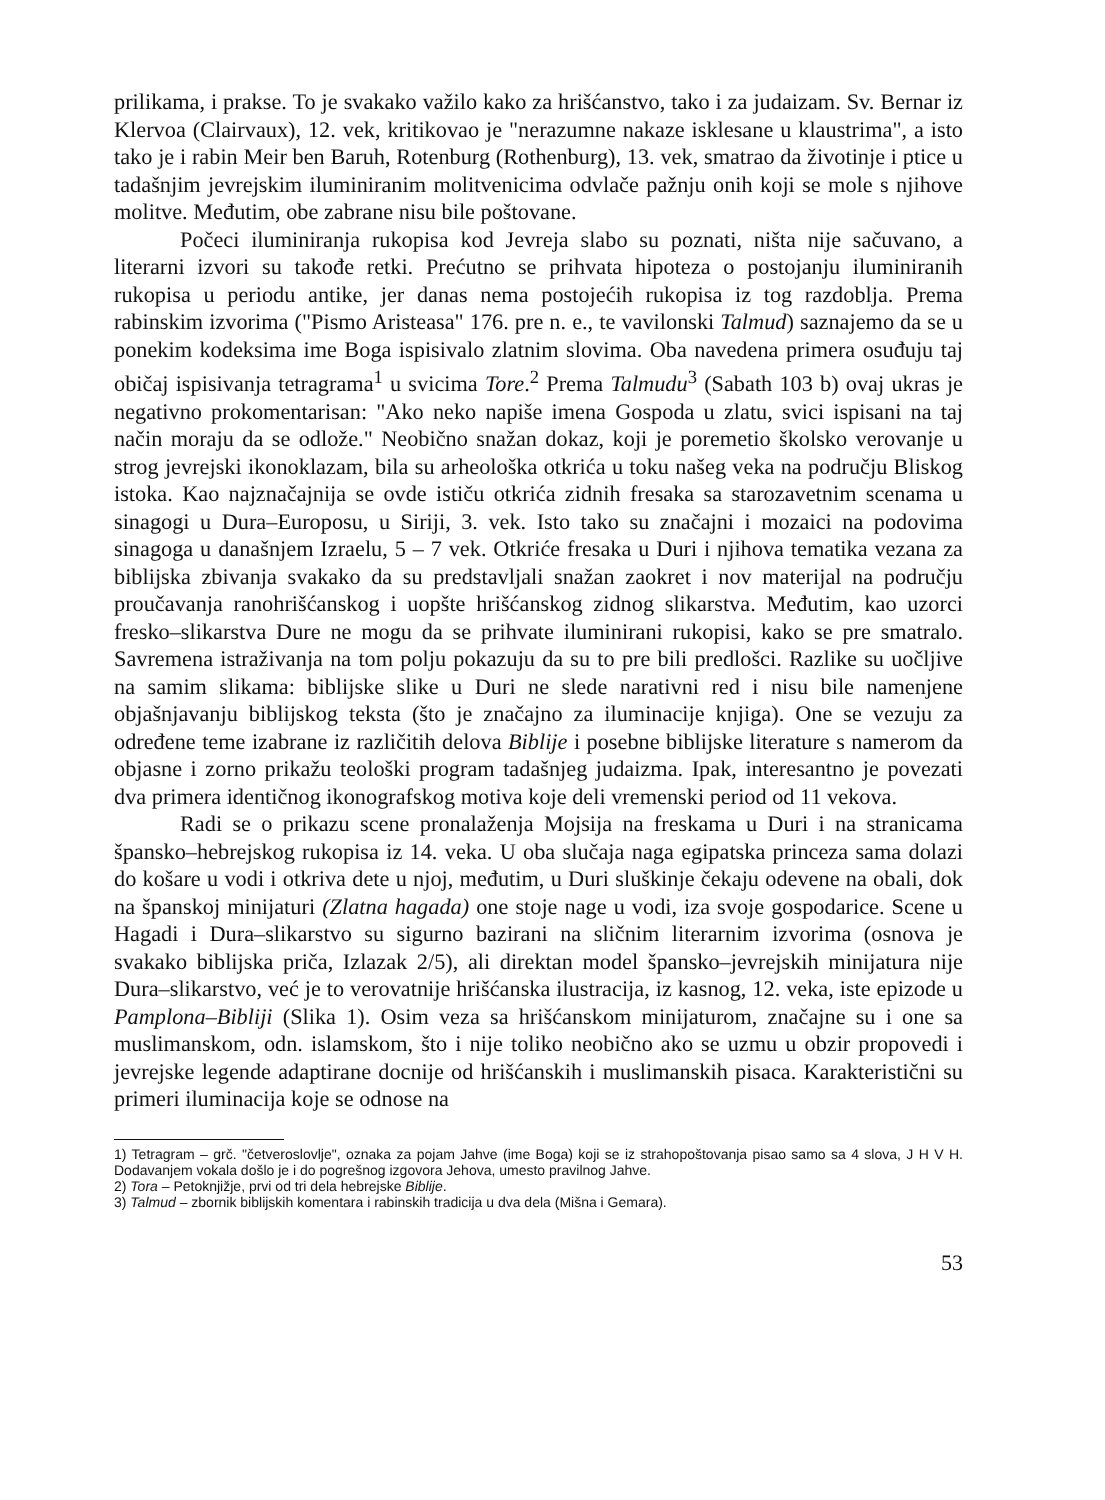prilikama, i prakse. To je svakako važilo kako za hrišćanstvo, tako i za judaizam. Sv. Bernar iz Klervoa (Clairvaux), 12. vek, kritikovao je "nerazumne nakaze isklesane u klaustrima", a isto tako je i rabin Meir ben Baruh, Rotenburg (Rothenburg), 13. vek, smatrao da životinje i ptice u tadašnjim jevrejskim iluminiranim molitvenicima odvlače pažnju onih koji se mole s njihove molitve. Međutim, obe zabrane nisu bile poštovane.
Počeci iluminiranja rukopisa kod Jevreja slabo su poznati, ništa nije sačuvano, a literarni izvori su takođe retki. Prećutno se prihvata hipoteza o postojanju iluminiranih rukopisa u periodu antike, jer danas nema postojećih rukopisa iz tog razdoblja. Prema rabinskim izvorima ("Pismo Aristeasa" 176. pre n. e., te vavilonski Talmud) saznajemo da se u ponekim kodeksima ime Boga ispisivalo zlatnim slovima. Oba navedena primera osuđuju taj običaj ispisivanja tetragrama<sup>1</sup> u svicima Tore.<sup>2</sup> Prema Talmudu<sup>3</sup> (Sabath 103 b) ovaj ukras je negativno prokomentarisan: "Ako neko napiše imena Gospoda u zlatu, svici ispisani na taj način moraju da se odlože." Neobično snažan dokaz, koji je poremetio školsko verovanje u strog jevrejski ikonoklazam, bila su arheološka otkrića u toku našeg veka na području Bliskog istoka. Kao najznačajnija se ovde ističu otkrića zidnih fresaka sa starozavetnim scenama u sinagogi u Dura–Europosu, u Siriji, 3. vek. Isto tako su značajni i mozaici na podovima sinagoga u današnjem Izraelu, 5 – 7 vek. Otkriće fresaka u Duri i njihova tematika vezana za biblijska zbivanja svakako da su predstavljali snažan zaokret i nov materijal na području proučavanja ranohrišćanskog i uopšte hrišćanskog zidnog slikarstva. Međutim, kao uzorci fresko–slikarstva Dure ne mogu da se prihvate iluminirani rukopisi, kako se pre smatralo. Savremena istraživanja na tom polju pokazuju da su to pre bili predlošci. Razlike su uočljive na samim slikama: biblijske slike u Duri ne slede narativni red i nisu bile namenjene objašnjavanju biblijskog teksta (što je značajno za iluminacije knjiga). One se vezuju za određene teme izabrane iz različitih delova Biblije i posebne biblijske literature s namerom da objasne i zorno prikažu teološki program tadašnjeg judaizma. Ipak, interesantno je povezati dva primera identičnog ikonografskog motiva koje deli vremenski period od 11 vekova.
Radi se o prikazu scene pronalaženja Mojsija na freskama u Duri i na stranicama špansko–hebrejskog rukopisa iz 14. veka. U oba slučaja naga egipatska princeza sama dolazi do košare u vodi i otkriva dete u njoj, međutim, u Duri sluškinje čekaju odevene na obali, dok na španskoj minijaturi (Zlatna hagada) one stoje nage u vodi, iza svoje gospodarice. Scene u Hagadi i Dura–slikarstvo su sigurno bazirani na sličnim literarnim izvorima (osnova je svakako biblijska priča, Izlazak 2/5), ali direktan model špansko–jevrejskih minijatura nije Dura–slikarstvo, već je to verovatnije hrišćanska ilustracija, iz kasnog, 12. veka, iste epizode u Pamplona–Bibliji (Slika 1). Osim veza sa hrišćanskom minijaturom, značajne su i one sa muslimanskom, odn. islamskom, što i nije toliko neobično ako se uzmu u obzir propovedi i jevrejske legende adaptirane docnije od hrišćanskih i muslimanskih pisaca. Karakteristični su primeri iluminacija koje se odnose na
1) Tetragram – grč. "četveroslovlje", oznaka za pojam Jahve (ime Boga) koji se iz strahopoštovanja pisao samo sa 4 slova, J H V H. Dodavanjem vokala došlo je i do pogrešnog izgovora Jehova, umesto pravilnog Jahve.
2) Tora – Petoknjižje, prvi od tri dela hebrejske Biblije.
3) Talmud – zbornik biblijskih komentara i rabinskih tradicija u dva dela (Mišna i Gemara).
53